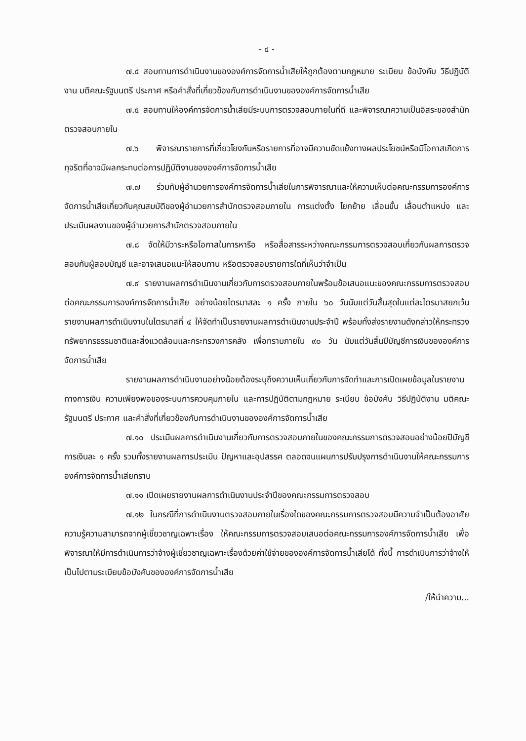- ๔ -
๗.๔ สอบทานการดำเนินงานขององค์การจัดการน้ำเสียให้ถูกต้องตามกฎหมาย ระเบียบ ข้อบังคับ วิธีปฏิบัติงาน มติคณะรัฐมนตรี ประกาศ หรือคำสั่งที่เกี่ยวข้องกับการดำเนินงานขององค์การจัดการน้ำเสีย
๗.๕ สอบทานให้องค์การจัดการน้ำเสียมีระบบการตรวจสอบภายในที่ดี และพิจารณาความเป็นอิสระของสำนักตรวจสอบภายใน
๗.๖ พิจารณารายการที่เกี่ยวโยงกันหรือรายการที่อาจมีความขัดแย้งทางผลประโยชน์หรือมีโอกาสเกิดการทุจริตที่อาจมีผลกระทบต่อการปฏิบัติงานขององค์การจัดการน้ำเสีย
๗.๗ ร่วมกับผู้อำนวยการองค์การจัดการน้ำเสียในการพิจารณาและให้ความเห็นต่อคณะกรรมการองค์การจัดการน้ำเสียเกี่ยวกับคุณสมบัติของผู้อำนวยการสำนักตรวจสอบภายใน การแต่งตั้ง โยกย้าย เลื่อนขั้น เลื่อนตำแหน่ง และประเมินผลงานของผู้อำนวยการสำนักตรวจสอบภายใน
๗.๘ จัดให้มีวาระหรือโอกาสในการหารือ หรือสื่อสารระหว่างคณะกรรมการตรวจสอบเกี่ยวกับผลการตรวจสอบกับผู้สอบบัญชี และอาจเสนอแนะให้สอบทาน หรือตรวจสอบรายการใดที่เห็นว่าจำเป็น
๗.๙ รายงานผลการดำเนินงานเกี่ยวกับการตรวจสอบภายในพร้อมข้อเสนอแนะของคณะกรรมการตรวจสอบต่อคณะกรรมการองค์การจัดการน้ำเสีย อย่างน้อยไตรมาสละ ๑ ครั้ง ภายใน ๖๐ วันนับแต่วันสิ้นสุดในแต่ละไตรมาสยกเว้นรายงานผลการดำเนินงานในไตรมาสที่ ๔ ให้จัดทำเป็นรายงานผลการดำเนินงานประจำปี พร้อมทั้งส่งรายงานดังกล่าวให้กระทรวงทรัพยากรธรรมชาติและสิ่งแวดล้อมและกระทรวงการคลัง เพื่อทราบภายใน ๙๐ วัน นับแต่วันสิ้นปีบัญชีการเงินขององค์การจัดการน้ำเสีย
รายงานผลการดำเนินงานอย่างน้อยต้องระบุถึงความเห็นเกี่ยวกับการจัดทำและการเปิดเผยข้อมูลในรายงานทางการเงิน ความเพียงพอของระบบการควบคุมภายใน และการปฏิบัติตามกฎหมาย ระเบียบ ข้อบังคับ วิธีปฏิบัติงาน มติคณะรัฐมนตรี ประกาศ และคำสั่งที่เกี่ยวข้องกับการดำเนินงานขององค์การจัดการน้ำเสีย
๗.๑๐ ประเมินผลการดำเนินงานเกี่ยวกับการตรวจสอบภายในของคณะกรรมการตรวจสอบอย่างน้อยปีบัญชีการเงินละ ๑ ครั้ง รวมทั้งรายงานผลการประเมิน ปัญหาและอุปสรรค ตลอดจนแผนการปรับปรุงการดำเนินงานให้คณะกรรมการองค์การจัดการน้ำเสียทราบ
๗.๑๑ เปิดเผยรายงานผลการดำเนินงานประจำปีของคณะกรรมการตรวจสอบ
๗.๑๒ ในกรณีที่การดำเนินงานตรวจสอบภายในเรื่องใดของคณะกรรมการตรวจสอบมีความจำเป็นต้องอาศัยความรู้ความสามารถจากผู้เชี่ยวชาญเฉพาะเรื่อง ให้คณะกรรมการตรวจสอบเสนอต่อคณะกรรมการองค์การจัดการน้ำเสีย เพื่อพิจารณาให้มีการดำเนินการว่าจ้างผู้เชี่ยวชาญเฉพาะเรื่องด้วยค่าใช้จ่ายขององค์การจัดการน้ำเสียได้ ทั้งนี้ การดำเนินการว่าจ้างให้เป็นไปตามระเบียบข้อบังคับขององค์การจัดการน้ำเสีย
/ให้นำความ...